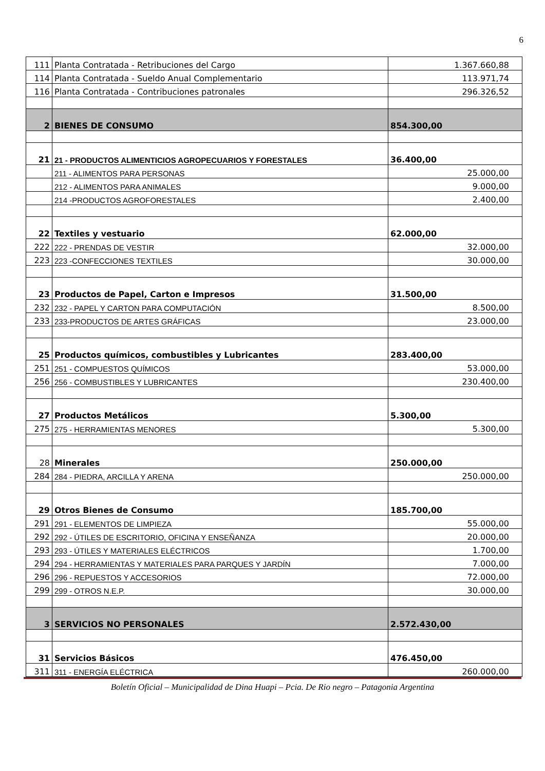6
| 111 | Planta Contratada - Retribuciones del Cargo | 1.367.660,88 |
| 114 | Planta Contratada - Sueldo Anual Complementario | 113.971,74 |
| 116 | Planta Contratada - Contribuciones patronales | 296.326,52 |
| 2 | BIENES DE CONSUMO | 854.300,00 |
| 21 | 21 - PRODUCTOS ALIMENTICIOS AGROPECUARIOS Y FORESTALES | 36.400,00 |
| | 211 - ALIMENTOS PARA PERSONAS | 25.000,00 |
| | 212 - ALIMENTOS PARA ANIMALES | 9.000,00 |
| | 214 -PRODUCTOS AGROFORESTALES | 2.400,00 |
| 22 | Textiles y vestuario | 62.000,00 |
| 222 | 222 - PRENDAS DE VESTIR | 32.000,00 |
| 223 | 223 -CONFECCIONES TEXTILES | 30.000,00 |
| 23 | Productos de Papel, Carton e Impresos | 31.500,00 |
| 232 | 232 - PAPEL Y CARTON PARA COMPUTACIÓN | 8.500,00 |
| 233 | 233-PRODUCTOS DE ARTES GRÁFICAS | 23.000,00 |
| 25 | Productos químicos, combustibles y Lubricantes | 283.400,00 |
| 251 | 251 - COMPUESTOS QUÍMICOS | 53.000,00 |
| 256 | 256 - COMBUSTIBLES Y LUBRICANTES | 230.400,00 |
| 27 | Productos Metálicos | 5.300,00 |
| 275 | 275 - HERRAMIENTAS MENORES | 5.300,00 |
| 28 | Minerales | 250.000,00 |
| 284 | 284 - PIEDRA, ARCILLA Y ARENA | 250.000,00 |
| 29 | Otros Bienes de Consumo | 185.700,00 |
| 291 | 291 - ELEMENTOS DE LIMPIEZA | 55.000,00 |
| 292 | 292 - ÚTILES DE ESCRITORIO, OFICINA Y ENSEÑANZA | 20.000,00 |
| 293 | 293 - ÚTILES Y MATERIALES ELÉCTRICOS | 1.700,00 |
| 294 | 294 - HERRAMIENTAS Y MATERIALES PARA PARQUES Y JARDÍN | 7.000,00 |
| 296 | 296 - REPUESTOS Y ACCESORIOS | 72.000,00 |
| 299 | 299 - OTROS N.E.P. | 30.000,00 |
| 3 | SERVICIOS NO PERSONALES | 2.572.430,00 |
| 31 | Servicios Básicos | 476.450,00 |
| 311 | 311 - ENERGÍA ELÉCTRICA | 260.000,00 |
Boletín Oficial – Municipalidad de Dina Huapi – Pcia. De Rio negro – Patagonia Argentina